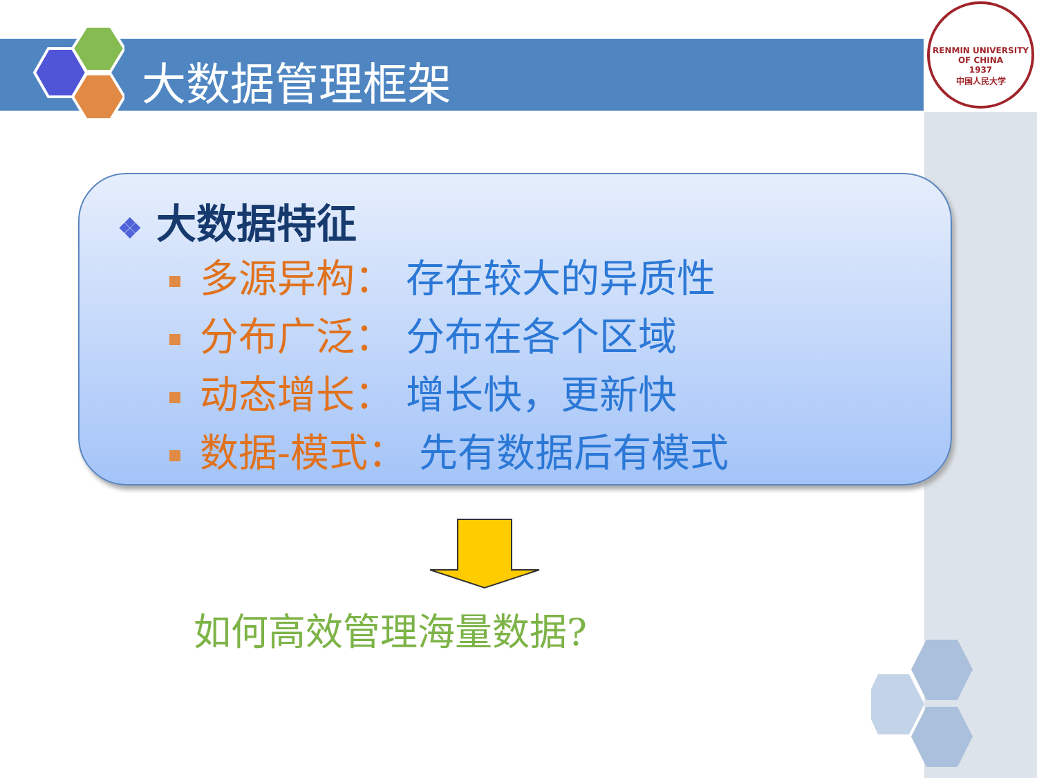大数据管理框架
RENMIN UNIVERSITY OF CHINA
1937
中国人民大学
❖ 大数据特征
多源异构： 存在较大的异质性
分布广泛： 分布在各个区域
动态增长： 增长快，更新快
数据-模式： 先有数据后有模式
如何高效管理海量数据?